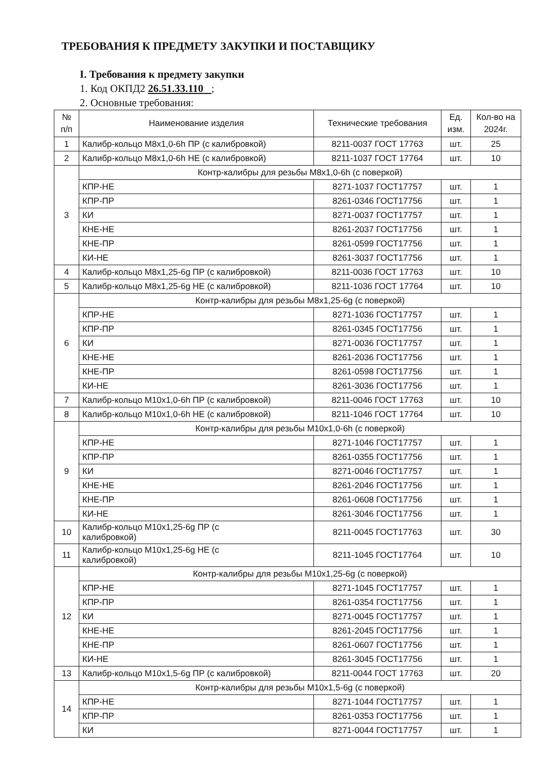ТРЕБОВАНИЯ К ПРЕДМЕТУ ЗАКУПКИ И ПОСТАВЩИКУ
I. Требования к предмету закупки
1. Код ОКПД2 26.51.33.110 ;
2. Основные требования:
| № п/п | Наименование изделия | Технические требования | Ед. изм. | Кол-во на 2024г. |
| --- | --- | --- | --- | --- |
| 1 | Калибр-кольцо М8х1,0-6h ПР (с калибровкой) | 8211-0037 ГОСТ 17763 | шт. | 25 |
| 2 | Калибр-кольцо М8х1,0-6h НЕ (с калибровкой) | 8211-1037 ГОСТ 17764 | шт. | 10 |
| 3 | Контр-калибры для резьбы М8х1,0-6h (с поверкой) | | | |
| | КПР-НЕ | 8271-1037 ГОСТ17757 | шт. | 1 |
| | КПР-ПР | 8261-0346 ГОСТ17756 | шт. | 1 |
| | КИ | 8271-0037 ГОСТ17757 | шт. | 1 |
| | КНЕ-НЕ | 8261-2037 ГОСТ17756 | шт. | 1 |
| | КНЕ-ПР | 8261-0599 ГОСТ17756 | шт. | 1 |
| | КИ-НЕ | 8261-3037 ГОСТ17756 | шт. | 1 |
| 4 | Калибр-кольцо М8х1,25-6g ПР (с калибровкой) | 8211-0036 ГОСТ 17763 | шт. | 10 |
| 5 | Калибр-кольцо М8х1,25-6g НЕ (с калибровкой) | 8211-1036 ГОСТ 17764 | шт. | 10 |
| 6 | Контр-калибры для резьбы М8х1,25-6g (с поверкой) | | | |
| | КПР-НЕ | 8271-1036 ГОСТ17757 | шт. | 1 |
| | КПР-ПР | 8261-0345 ГОСТ17756 | шт. | 1 |
| | КИ | 8271-0036 ГОСТ17757 | шт. | 1 |
| | КНЕ-НЕ | 8261-2036 ГОСТ17756 | шт. | 1 |
| | КНЕ-ПР | 8261-0598 ГОСТ17756 | шт. | 1 |
| | КИ-НЕ | 8261-3036 ГОСТ17756 | шт. | 1 |
| 7 | Калибр-кольцо М10х1,0-6h ПР (с калибровкой) | 8211-0046 ГОСТ 17763 | шт. | 10 |
| 8 | Калибр-кольцо М10х1,0-6h НЕ (с калибровкой) | 8211-1046 ГОСТ 17764 | шт. | 10 |
| 9 | Контр-калибры для резьбы М10х1,0-6h (с поверкой) | | | |
| | КПР-НЕ | 8271-1046 ГОСТ17757 | шт. | 1 |
| | КПР-ПР | 8261-0355 ГОСТ17756 | шт. | 1 |
| | КИ | 8271-0046 ГОСТ17757 | шт. | 1 |
| | КНЕ-НЕ | 8261-2046 ГОСТ17756 | шт. | 1 |
| | КНЕ-ПР | 8261-0608 ГОСТ17756 | шт. | 1 |
| | КИ-НЕ | 8261-3046 ГОСТ17756 | шт. | 1 |
| 10 | Калибр-кольцо М10х1,25-6g ПР (с калибровкой) | 8211-0045 ГОСТ17763 | шт. | 30 |
| 11 | Калибр-кольцо М10х1,25-6g НЕ (с калибровкой) | 8211-1045 ГОСТ17764 | шт. | 10 |
| 12 | Контр-калибры для резьбы М10х1,25-6g (с поверкой) | | | |
| | КПР-НЕ | 8271-1045 ГОСТ17757 | шт. | 1 |
| | КПР-ПР | 8261-0354 ГОСТ17756 | шт. | 1 |
| | КИ | 8271-0045 ГОСТ17757 | шт. | 1 |
| | КНЕ-НЕ | 8261-2045 ГОСТ17756 | шт. | 1 |
| | КНЕ-ПР | 8261-0607 ГОСТ17756 | шт. | 1 |
| | КИ-НЕ | 8261-3045 ГОСТ17756 | шт. | 1 |
| 13 | Калибр-кольцо М10х1,5-6g ПР (с калибровкой) | 8211-0044 ГОСТ 17763 | шт. | 20 |
| 14 | Контр-калибры для резьбы М10х1,5-6g (с поверкой) | | | |
| | КПР-НЕ | 8271-1044 ГОСТ17757 | шт. | 1 |
| | КПР-ПР | 8261-0353 ГОСТ17756 | шт. | 1 |
| | КИ | 8271-0044 ГОСТ17757 | шт. | 1 |